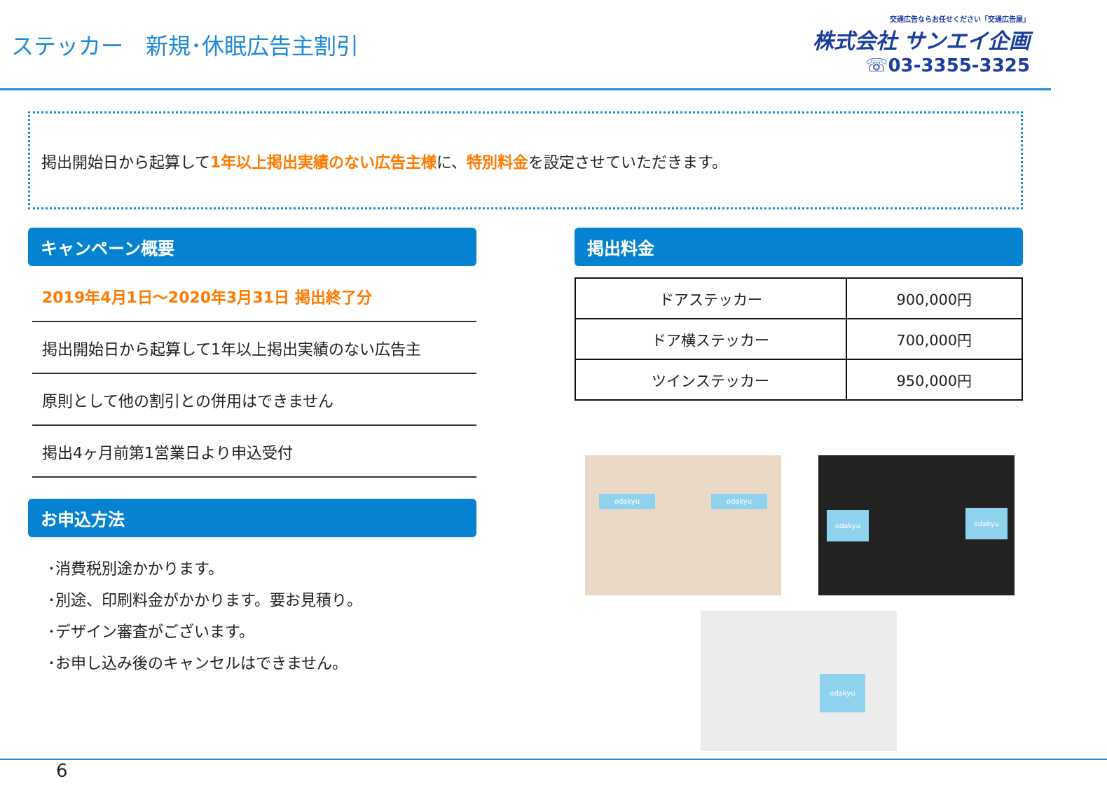ステッカー　新規･休眠広告主割引
交通広告ならお任せください「交通広告屋」
株式会社 サンエイ企画
☏03-3355-3325
掲出開始日から起算して1年以上掲出実績のない広告主様に、特別料金を設定させていただきます。
キャンペーン概要
2019年4月1日～2020年3月31日 掲出終了分
掲出開始日から起算して1年以上掲出実績のない広告主
原則として他の割引との併用はできません
掲出4ヶ月前第1営業日より申込受付
お申込方法
･消費税別途かかります。
･別途、印刷料金がかかります。要お見積り。
･デザイン審査がございます。
･お申し込み後のキャンセルはできません。
掲出料金
| ドアステッカー | 900,000円 |
| ドア横ステッカー | 700,000円 |
| ツインステッカー | 950,000円 |
odakyu odakyu
odakyu odakyu
odakyu
6